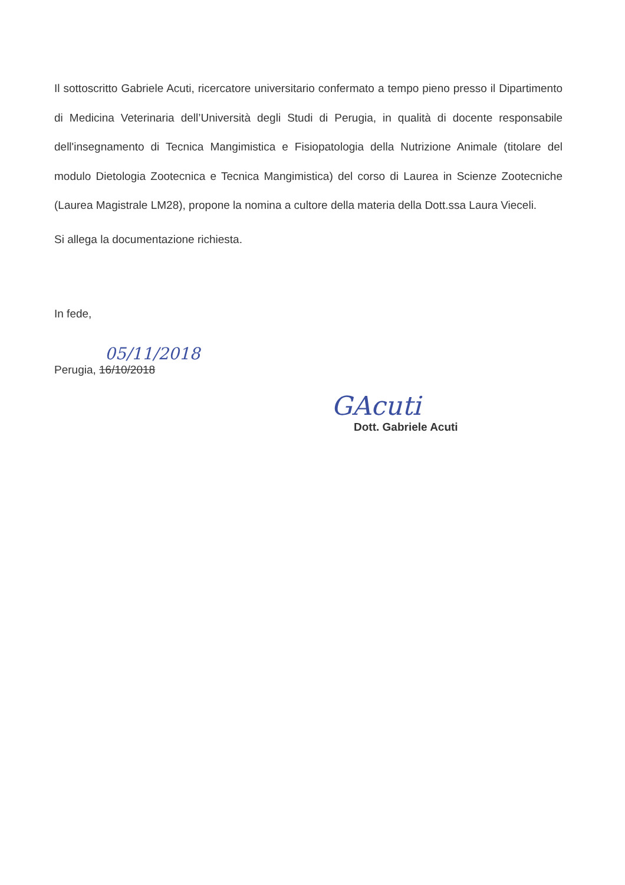Il sottoscritto Gabriele Acuti, ricercatore universitario confermato a tempo pieno presso il Dipartimento di Medicina Veterinaria dell’Università degli Studi di Perugia, in qualità di docente responsabile dell'insegnamento di Tecnica Mangimistica e Fisiopatologia della Nutrizione Animale (titolare del modulo Dietologia Zootecnica e Tecnica Mangimistica) del corso di Laurea in Scienze Zootecniche (Laurea Magistrale LM28), propone la nomina a cultore della materia della Dott.ssa Laura Vieceli.
Si allega la documentazione richiesta.
In fede,
05/11/2018
Perugia, 16/10/2018
GAcuti
Dott. Gabriele Acuti